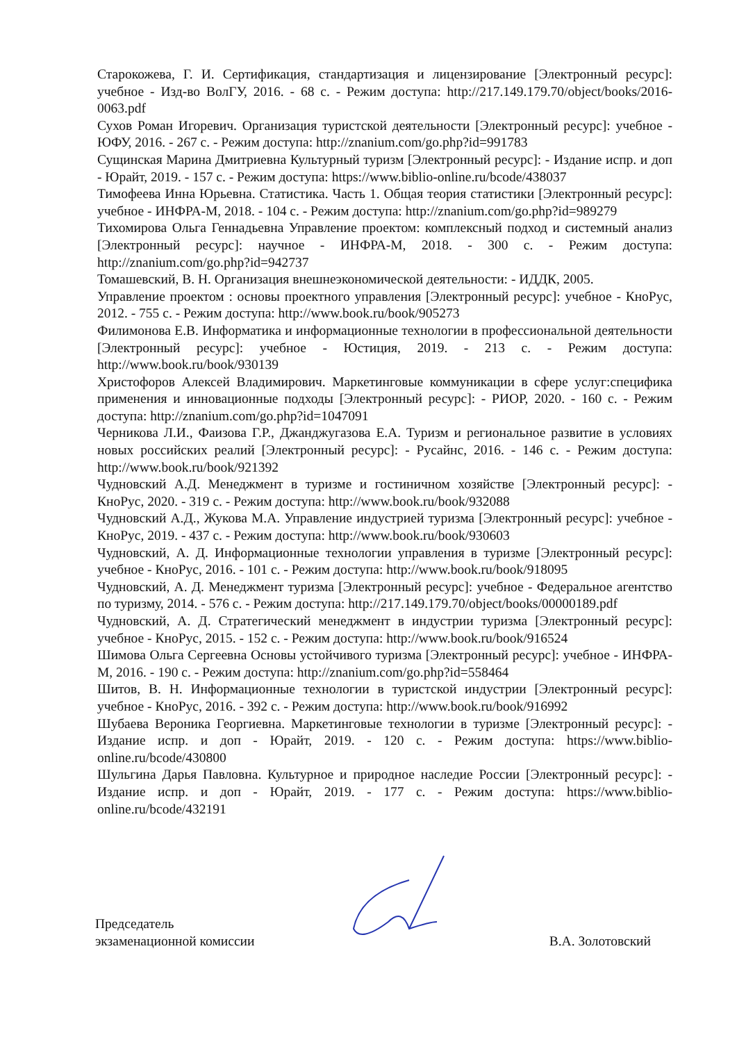Старокожева, Г. И. Сертификация, стандартизация и лицензирование [Электронный ресурс]: учебное - Изд-во ВолГУ, 2016. - 68 с. - Режим доступа: http://217.149.179.70/object/books/2016-0063.pdf
Сухов Роман Игоревич. Организация туристской деятельности [Электронный ресурс]: учебное - ЮФУ, 2016. - 267 с. - Режим доступа: http://znanium.com/go.php?id=991783
Сущинская Марина Дмитриевна Культурный туризм [Электронный ресурс]: - Издание испр. и доп - Юрайт, 2019. - 157 с. - Режим доступа: https://www.biblio-online.ru/bcode/438037
Тимофеева Инна Юрьевна. Статистика. Часть 1. Общая теория статистики [Электронный ресурс]: учебное - ИНФРА-М, 2018. - 104 с. - Режим доступа: http://znanium.com/go.php?id=989279
Тихомирова Ольга Геннадьевна Управление проектом: комплексный подход и системный анализ [Электронный ресурс]: научное - ИНФРА-М, 2018. - 300 с. - Режим доступа: http://znanium.com/go.php?id=942737
Томашевский, В. Н. Организация внешнеэкономической деятельности: - ИДДК, 2005.
Управление проектом : основы проектного управления [Электронный ресурс]: учебное - КноРус, 2012. - 755 с. - Режим доступа: http://www.book.ru/book/905273
Филимонова Е.В. Информатика и информационные технологии в профессиональной деятельности [Электронный ресурс]: учебное - Юстиция, 2019. - 213 с. - Режим доступа: http://www.book.ru/book/930139
Христофоров Алексей Владимирович. Маркетинговые коммуникации в сфере услуг:специфика применения и инновационные подходы [Электронный ресурс]: - РИОР, 2020. - 160 с. - Режим доступа: http://znanium.com/go.php?id=1047091
Черникова Л.И., Фаизова Г.Р., Джанджугазова Е.А. Туризм и региональное развитие в условиях новых российских реалий [Электронный ресурс]: - Русайнс, 2016. - 146 с. - Режим доступа: http://www.book.ru/book/921392
Чудновский А.Д. Менеджмент в туризме и гостиничном хозяйстве [Электронный ресурс]: - КноРус, 2020. - 319 с. - Режим доступа: http://www.book.ru/book/932088
Чудновский А.Д., Жукова М.А. Управление индустрией туризма [Электронный ресурс]: учебное - КноРус, 2019. - 437 с. - Режим доступа: http://www.book.ru/book/930603
Чудновский, А. Д. Информационные технологии управления в туризме [Электронный ресурс]: учебное - КноРус, 2016. - 101 с. - Режим доступа: http://www.book.ru/book/918095
Чудновский, А. Д. Менеджмент туризма [Электронный ресурс]: учебное - Федеральное агентство по туризму, 2014. - 576 с. - Режим доступа: http://217.149.179.70/object/books/00000189.pdf
Чудновский, А. Д. Стратегический менеджмент в индустрии туризма [Электронный ресурс]: учебное - КноРус, 2015. - 152 с. - Режим доступа: http://www.book.ru/book/916524
Шимова Ольга Сергеевна Основы устойчивого туризма [Электронный ресурс]: учебное - ИНФРА-М, 2016. - 190 с. - Режим доступа: http://znanium.com/go.php?id=558464
Шитов, В. Н. Информационные технологии в туристской индустрии [Электронный ресурс]: учебное - КноРус, 2016. - 392 с. - Режим доступа: http://www.book.ru/book/916992
Шубаева Вероника Георгиевна. Маркетинговые технологии в туризме [Электронный ресурс]: - Издание испр. и доп - Юрайт, 2019. - 120 с. - Режим доступа: https://www.biblio-online.ru/bcode/430800
Шульгина Дарья Павловна. Культурное и природное наследие России [Электронный ресурс]: - Издание испр. и доп - Юрайт, 2019. - 177 с. - Режим доступа: https://www.biblio-online.ru/bcode/432191
Председатель
экзаменационной комиссии
В.А. Золотовский